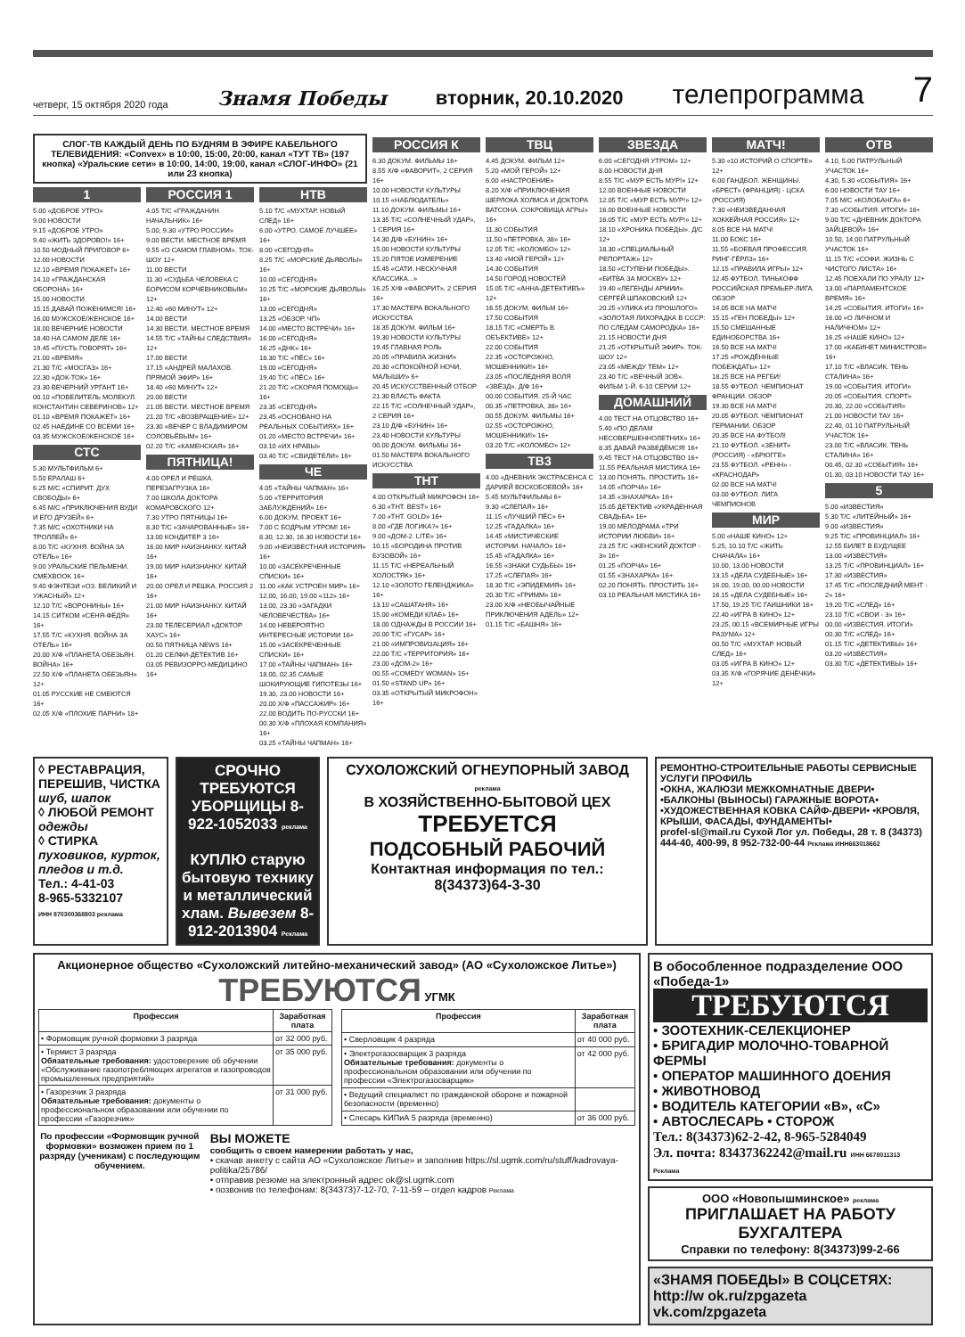четверг, 15 октября 2020 года Знамя Победы вторник, 20.10.2020 телепрограмма 7
СЛОГ-ТВ КАЖДЫЙ ДЕНЬ ПО БУДНЯМ В ЭФИРЕ КАБЕЛЬНОГО ТЕЛЕВИДЕНИЯ: «Convex» в 10:00, 15:00, 20:00, канал «ТУТ ТВ» (197 кнопка) «Уральские сети» в 10:00, 14:00, 19:00, канал «СЛОГ-ИНФО» (21 или 23 кнопка)
1
5.00 «ДОБРОЕ УТРО»
9.00 НОВОСТИ
9.15 «ДОБРОЕ УТРО»
9.40 «ЖИТЬ ЗДОРОВО!» 16+
10.50 МОДНЫЙ ПРИГОВОР 6+
12.00 НОВОСТИ
12.10 «ВРЕМЯ ПОКАЖЕТ» 16+
14.10 «ГРАЖДАНСКАЯ ОБОРОНА» 16+
15.00 НОВОСТИ
15.15 ДАВАЙ ПОЖЕНИМСЯ! 16+
16.00 МУЖСКОЕ/ЖЕНСКОЕ 16+
18.00 ВЕЧЕРНИЕ НОВОСТИ
18.40 НА САМОМ ДЕЛЕ 16+
19.45 «ПУСТЬ ГОВОРЯТ» 16+
21.00 «ВРЕМЯ»
21.30 Т/С «МОСГАЗ» 16+
22.30 «ДОК-ТОК» 16+
23.30 ВЕЧЕРНИЙ УРГАНТ 16+
00.10 «ПОВЕЛИТЕЛЬ МОЛЕКУЛ. КОНСТАНТИН СЕВЕРИНОВ» 12+
01.10 «ВРЕМЯ ПОКАЖЕТ» 16+
02.45 НАЕДИНЕ СО ВСЕМИ 16+
03.35 МУЖСКОЕ/ЖЕНСКОЕ 16+
СТС
5.30 МУЛЬТФИЛЬМ 6+
5.50 ЕРАЛАШ 6+
6.25 М/С «СПИРИТ. ДУХ СВОБОДЫ» 6+
6.45 М/С «ПРИКЛЮЧЕНИЯ ВУДИ И ЕГО ДРУЗЕЙ» 6+
7.35 М/С «ОХОТНИКИ НА ТРОЛЛЕЙ» 6+
8.00 Т/С «КУХНЯ. ВОЙНА ЗА ОТЕЛЬ» 16+
9.00 УРАЛЬСКИЕ ПЕЛЬМЕНИ. СМЕХBOOK 16+
9.40 ФЭНТЕЗИ «ОЗ. ВЕЛИКИЙ И УЖАСНЫЙ» 12+
12.10 Т/С «ВОРОНИНЫ» 16+
14.15 СИТКОМ «СЕНЯ-ФЕДЯ» 16+
17.55 Т/С «КУХНЯ. ВОЙНА ЗА ОТЕЛЬ» 16+
20.00 Х/Ф «ПЛАНЕТА ОБЕЗЬЯН. ВОЙНА» 16+
22.50 Х/Ф «ПЛАНЕТА ОБЕЗЬЯН» 12+
01.05 РУССКИЕ НЕ СМЕЮТСЯ 16+
02.05 Х/Ф «ПЛОХИЕ ПАРНИ» 18+
РОССИЯ 1
4.05 Т/С «ГРАЖДАНИН НАЧАЛЬНИК» 16+
5.00, 9.30 «УТРО РОССИИ»
9.00 ВЕСТИ. МЕСТНОЕ ВРЕМЯ
9.55 «О САМОМ ГЛАВНОМ». ТОК-ШОУ 12+
11.00 ВЕСТИ
11.30 «СУДЬБА ЧЕЛОВЕКА С БОРИСОМ КОРЧЕВНИКОВЫМ» 12+
12.40 «60 МИНУТ» 12+
14.00 ВЕСТИ
14.30 ВЕСТИ. МЕСТНОЕ ВРЕМЯ
14.55 Т/С «ТАЙНЫ СЛЕДСТВИЯ» 12+
17.00 ВЕСТИ
17.15 «АНДРЕЙ МАЛАХОВ. ПРЯМОЙ ЭФИР» 16+
18.40 «60 МИНУТ» 12+
20.00 ВЕСТИ
21.05 ВЕСТИ. МЕСТНОЕ ВРЕМЯ
21.20 Т/С «ВОЗВРАЩЕНИЕ» 12+
23.30 «ВЕЧЕР С ВЛАДИМИРОМ СОЛОВЬЁВЫМ» 16+
02.20 Т/С «КАМЕНСКАЯ» 16+
ПЯТНИЦА!
4.00 ОРЕЛ И РЕШКА. ПЕРЕЗАГРУЗКА 16+
7.00 ШКОЛА ДОКТОРА КОМАРОВСКОГО 12+
7.30 УТРО ПЯТНИЦЫ 16+
8.30 Т/С «ЗАЧАРОВАННЫЕ» 16+
13.00 КОНДИТЕР 3 16+
16.00 МИР НАИЗНАНКУ. КИТАЙ 16+
19.00 МИР НАИЗНАНКУ. КИТАЙ 16+
20.00 ОРЕЛ И РЕШКА. РОССИЯ 2 16+
21.00 МИР НАИЗНАНКУ. КИТАЙ 16+
23.00 ТЕЛЕСЕРИАЛ «ДОКТОР ХАУС» 16+
00.50 ПЯТНИЦА NEWS 16+
01.20 СЕЛФИ-ДЕТЕКТИВ 16+
03.05 РЕВИЗОРРО-МЕДИЦИНО 16+
НТВ
5.10 Т/С «МУХТАР. НОВЫЙ СЛЕД» 16+
6.00 «УТРО. САМОЕ ЛУЧШЕЕ» 16+
8.00 «СЕГОДНЯ»
8.25 Т/С «МОРСКИЕ ДЬЯВОЛЫ» 16+
10.00 «СЕГОДНЯ»
10.25 Т/С «МОРСКИЕ ДЬЯВОЛЫ» 16+
13.00 «СЕГОДНЯ»
13.25 «ОБЗОР. ЧП»
14.00 «МЕСТО ВСТРЕЧИ» 16+
16.00 «СЕГОДНЯ»
16.25 «ДНК» 16+
18.30 Т/С «ПЁС» 16+
19.00 «СЕГОДНЯ»
19.40 Т/С «ПЁС» 16+
21.20 Т/С «СКОРАЯ ПОМОЩЬ» 16+
23.35 «СЕГОДНЯ»
23.45 «ОСНОВАНО НА РЕАЛЬНЫХ СОБЫТИЯХ» 16+
01.20 «МЕСТО ВСТРЕЧИ» 16+
03.10 «ИХ НРАВЫ»
03.40 Т/С «СВИДЕТЕЛИ» 16+
ЧЕ
4.05 «ТАЙНЫ ЧАПМАН» 16+
5.00 «ТЕРРИТОРИЯ ЗАБЛУЖДЕНИЙ» 16+
6.00 ДОКУМ. ПРОЕКТ 16+
7.00 С БОДРЫМ УТРОМ! 16+
8.30, 12.30, 16.30 НОВОСТИ 16+
9.00 «НЕИЗВЕСТНАЯ ИСТОРИЯ» 16+
10.00 «ЗАСЕКРЕЧЕННЫЕ СПИСКИ» 16+
11.00 «КАК УСТРОЕН МИР» 16+
12.00, 16.00, 19.00 «112» 16+
13.00, 23.30 «ЗАГАДКИ ЧЕЛОВЕЧЕСТВА» 16+
14.00 НЕВЕРОЯТНО ИНТЕРЕСНЫЕ ИСТОРИИ 16+
15.00 «ЗАСЕКРЕЧЕННЫЕ СПИСКИ» 16+
17.00 «ТАЙНЫ ЧАПМАН» 16+
18.00, 02.35 САМЫЕ ШОКИРУЮЩИЕ ГИПОТЕЗЫ 16+
19.30, 23.00 НОВОСТИ 16+
20.00 Х/Ф «ПАССАЖИР» 16+
22.00 ВОДИТЬ ПО-РУССКИ 16+
00.30 Х/Ф «ПЛОХАЯ КОМПАНИЯ» 16+
03.25 «ТАЙНЫ ЧАПМАН» 16+
РОССИЯ К
6.30 ДОКУМ. ФИЛЬМЫ 16+
8.55 Х/Ф «ФАВОРИТ», 2 СЕРИЯ 16+
10.00 НОВОСТИ КУЛЬТУРЫ
10.15 «НАБЛЮДАТЕЛЬ»
11.10 ДОКУМ. ФИЛЬМЫ 16+
13.35 Т/С «СОЛНЕЧНЫЙ УДАР», 1 СЕРИЯ 16+
14.30 Д/Ф «БУНИН» 16+
15.00 НОВОСТИ КУЛЬТУРЫ
15.20 ПЯТОЕ ИЗМЕРЕНИЕ
15.45 «САТИ. НЕСКУЧНАЯ КЛАССИКА...»
16.25 Х/Ф «ФАВОРИТ», 2 СЕРИЯ 16+
17.30 МАСТЕРА ВОКАЛЬНОГО ИСКУССТВА
18.35 ДОКУМ. ФИЛЬМ 16+
19.30 НОВОСТИ КУЛЬТУРЫ
19.45 ГЛАВНАЯ РОЛЬ
20.05 «ПРАВИЛА ЖИЗНИ»
20.30 «СПОКОЙНОЙ НОЧИ, МАЛЫШИ!» 6+
20.45 ИСКУССТВЕННЫЙ ОТБОР
21.30 ВЛАСТЬ ФАКТА
22.15 Т/С «СОЛНЕЧНЫЙ УДАР», 2 СЕРИЯ 16+
23.10 Д/Ф «БУНИН» 16+
23.40 НОВОСТИ КУЛЬТУРЫ
00.00 ДОКУМ. ФИЛЬМЫ 16+
01.50 МАСТЕРА ВОКАЛЬНОГО ИСКУССТВА
ТНТ
4.00 ОТКРЫТЫЙ МИКРОФОН 16+
6.30 «ТНТ. BEST» 16+
7.00 «ТНТ. GOLD» 16+
8.00 «ГДЕ ЛОГИКА?» 16+
9.00 «ДОМ-2. LITE» 16+
10.15 «БОРОДИНА ПРОТИВ БУЗОВОЙ» 16+
11.15 Т/С «НЕРЕАЛЬНЫЙ ХОЛОСТЯК» 16+
12.10 «ЗОЛОТО ГЕЛЕНДЖИКА» 16+
13.10 «САШАТАНЯ» 16+
15.00 «КОМЕДИ КЛАБ» 16+
18.00 ОДНАЖДЫ В РОССИИ 16+
20.00 Т/С «ГУСАР» 16+
21.00 «ИМПРОВИЗАЦИЯ» 16+
22.00 Т/С «ТЕРРИТОРИЯ» 16+
23.00 «ДОМ-2» 16+
00.55 «COMEDY WOMAN» 16+
01.50 «STAND UP» 16+
03.35 «ОТКРЫТЫЙ МИКРОФОН» 16+
ТВЦ
4.45 ДОКУМ. ФИЛЬМ 12+
5.20 «МОЙ ГЕРОЙ» 12+
6.00 «НАСТРОЕНИЕ»
8.20 Х/Ф «ПРИКЛЮЧЕНИЯ ШЕРЛОКА ХОЛМСА И ДОКТОРА ВАТСОНА. СОКРОВИЩА АГРЫ» 16+
11.30 СОБЫТИЯ
11.50 «ПЕТРОВКА, 38» 16+
12.05 Т/С «КОЛОМБО» 12+
13.40 «МОЙ ГЕРОЙ» 12+
14.30 СОБЫТИЯ
14.50 ГОРОД НОВОСТЕЙ
15.05 Т/С «АННА-ДЕТЕКТИВЪ» 12+
16.55 ДОКУМ. ФИЛЬМ 16+
17.50 СОБЫТИЯ
18.15 Т/С «СМЕРТЬ В ОБЪЕКТИВЕ» 12+
22.00 СОБЫТИЯ
22.35 «ОСТОРОЖНО, МОШЕННИКИ!» 16+
23.05 «ПОСЛЕДНЯЯ ВОЛЯ «ЗВЁЗД». Д/Ф 16+
00.00 СОБЫТИЯ. 25-Й ЧАС
00.35 «ПЕТРОВКА, 38» 16+
00.55 ДОКУМ. ФИЛЬМЫ 16+
02.55 «ОСТОРОЖНО, МОШЕННИКИ!» 16+
03.20 Т/С «КОЛОМБО» 12+
ТВ3
4.00 «ДНЕВНИК ЭКСТРАСЕНСА С ДАРИЕЙ ВОСКОБОЕВОЙ» 16+
5.45 МУЛЬТФИЛЬМЫ 6+
9.30 «СЛЕПАЯ» 16+
11.15 «ЛУЧШИЙ ПЁС» 6+
12.25 «ГАДАЛКА» 16+
14.45 «МИСТИЧЕСКИЕ ИСТОРИИ. НАЧАЛО» 16+
15.45 «ГАДАЛКА» 16+
16.55 «ЗНАКИ СУДЬБЫ» 16+
17.25 «СЛЕПАЯ» 16+
18.30 Т/С «ЭПИДЕМИЯ» 16+
20.30 Т/С «ГРИММ» 16+
23.00 Х/Ф «НЕОБЫЧАЙНЫЕ ПРИКЛЮЧЕНИЯ АДЕЛЬ» 12+
01.15 Т/С «БАШНЯ» 16+
ЗВЕЗДА
6.00 «СЕГОДНЯ УТРОМ» 12+
8.00 НОВОСТИ ДНЯ
8.55 Т/С «МУР ЕСТЬ МУР!» 12+
12.00 ВОЕННЫЕ НОВОСТИ
12.05 Т/С «МУР ЕСТЬ МУР!» 12+
16.00 ВОЕННЫЕ НОВОСТИ
16.05 Т/С «МУР ЕСТЬ МУР!» 12+
18.10 «ХРОНИКА ПОБЕДЫ». Д/С 12+
18.30 «СПЕЦИАЛЬНЫЙ РЕПОРТАЖ» 12+
18.50 «СТУПЕНИ ПОБЕДЫ». «БИТВА ЗА МОСКВУ» 12+
19.40 «ЛЕГЕНДЫ АРМИИ». СЕРГЕЙ ШПАКОВСКИЙ 12+
20.25 «УЛИКА ИЗ ПРОШЛОГО». «ЗОЛОТАЯ ЛИХОРАДКА В СССР: ПО СЛЕДАМ САМОРОДКА» 16+
21.15 НОВОСТИ ДНЯ
21.25 «ОТКРЫТЫЙ ЭФИР». ТОК-ШОУ 12+
23.05 «МЕЖДУ ТЕМ» 12+
23.40 Т/С «ВЕЧНЫЙ ЗОВ». ФИЛЬМ 1-Й. 6-10 СЕРИИ 12+
ДОМАШНИЙ
4.00 ТЕСТ НА ОТЦОВСТВО 16+
5.40 «ПО ДЕЛАМ НЕСОВЕРШЕННОЛЕТНИХ» 16+
8.35 ДАВАЙ РАЗВЕДЁМСЯ! 16+
9.45 ТЕСТ НА ОТЦОВСТВО 16+
11.55 РЕАЛЬНАЯ МИСТИКА 16+
13.00 ПОНЯТЬ. ПРОСТИТЬ 16+
14.05 «ПОРЧА» 16+
14.35 «ЗНАХАРКА» 16+
15.05 ДЕТЕКТИВ «УКРАДЕННАЯ СВАДЬБА» 16+
19.00 МЕЛОДРАМА «ТРИ ИСТОРИИ ЛЮБВИ» 16+
23.25 Т/С «ЖЕНСКИЙ ДОКТОР - 3» 16+
01.25 «ПОРЧА» 16+
01.55 «ЗНАХАРКА» 16+
02.20 ПОНЯТЬ. ПРОСТИТЬ 16+
03.10 РЕАЛЬНАЯ МИСТИКА 16+
МАТЧ!
5.30 «10 ИСТОРИЙ О СПОРТЕ» 12+
6.00 ГАНДБОЛ. ЖЕНЩИНЫ. «БРЕСТ» (ФРАНЦИЯ) - ЦСКА (РОССИЯ)
7.30 «НЕИЗВЕДАННАЯ ХОККЕЙНАЯ РОССИЯ» 12+
8.05 ВСЕ НА МАТЧ!
11.00 БОКС 16+
11.55 «БОЕВАЯ ПРОФЕССИЯ. РИНГ-ГЁРЛЗ» 16+
12.15 «ПРАВИЛА ИГРЫ» 12+
12.45 ФУТБОЛ. ТИНЬКОФФ РОССИЙСКАЯ ПРЕМЬЕР-ЛИГА. ОБЗОР
14.05 ВСЕ НА МАТЧ!
15.15 «ГЕН ПОБЕДЫ» 12+
15.50 СМЕШАННЫЕ ЕДИНОБОРСТВА 16+
16.50 ВСЕ НА МАТЧ!
17.25 «РОЖДЁННЫЕ ПОБЕЖДАТЬ» 12+
18.25 ВСЕ НА РЕГБИ!
18.55 ФУТБОЛ. ЧЕМПИОНАТ ФРАНЦИИ. ОБЗОР
19.30 ВСЕ НА МАТЧ!
20.05 ФУТБОЛ. ЧЕМПИОНАТ ГЕРМАНИИ. ОБЗОР
20.35 ВСЕ НА ФУТБОЛ!
21.10 ФУТБОЛ. «ЗЕНИТ» (РОССИЯ) - «БРЮГГЕ»
23.55 ФУТБОЛ. «РЕНН» - «КРАСНОДАР»
02.00 ВСЕ НА МАТЧ!
03.00 ФУТБОЛ. ЛИГА ЧЕМПИОНОВ
МИР
5.00 «НАШЕ КИНО» 12+
5.25, 10.10 Т/С «ЖИТЬ СНАЧАЛА» 16+
10.00, 13.00 НОВОСТИ
13.15 «ДЕЛА СУДЕБНЫЕ» 16+
16.00, 19.00, 00.00 НОВОСТИ
16.15 «ДЕЛА СУДЕБНЫЕ» 16+
17.50, 19.25 Т/С ГАИШНИКИ 16+
22.40 «ИГРА В КИНО» 12+
23.25, 00.15 «ВСЕМИРНЫЕ ИГРЫ РАЗУМА» 12+
00.50 Т/С «МУХТАР. НОВЫЙ СЛЕД» 16+
03.05 «ИГРА В КИНО» 12+
03.35 Х/Ф «ГОРЯЧИЕ ДЕНЁЧКИ» 12+
ОТВ
4.10, 5.00 ПАТРУЛЬНЫЙ УЧАСТОК 16+
4.30, 5.30 «СОБЫТИЯ» 16+
6.00 НОВОСТИ ТАУ 16+
7.05 М/С «КОЛОБАНГА» 6+
7.30 «СОБЫТИЯ. ИТОГИ» 16+
9.00 Т/С «ДНЕВНИК ДОКТОРА ЗАЙЦЕВОЙ» 16+
10.50, 14.00 ПАТРУЛЬНЫЙ УЧАСТОК 16+
11.15 Т/С «СОФИ. ЖИЗНЬ С ЧИСТОГО ЛИСТА» 16+
12.45 ПОЕХАЛИ ПО УРАЛУ 12+
13.00 «ПАРЛАМЕНТСКОЕ ВРЕМЯ» 16+
14.25 «СОБЫТИЯ. ИТОГИ» 16+
16.00 «О ЛИЧНОМ И НАЛИЧНОМ» 12+
16.25 «НАШЕ КИНО» 12+
17.00 «КАБИНЕТ МИНИСТРОВ» 16+
17.10 Т/С «ВЛАСИК. ТЕНЬ СТАЛИНА» 16+
19.00 «СОБЫТИЯ. ИТОГИ»
20.05 «СОБЫТИЯ. СПОРТ»
20.30, 22.00 «СОБЫТИЯ»
21.00 НОВОСТИ ТАУ 16+
22.40, 01.10 ПАТРУЛЬНЫЙ УЧАСТОК 16+
23.00 Т/С «ВЛАСИК. ТЕНЬ СТАЛИНА» 16+
00.45, 02.30 «СОБЫТИЯ» 16+
01.30, 03.10 НОВОСТИ ТАУ 16+
5
5.00 «ИЗВЕСТИЯ»
5.30 Т/С «ЛИТЕЙНЫЙ» 16+
9.00 «ИЗВЕСТИЯ»
9.25 Т/С «ПРОВИНЦИАЛ» 16+
12.55 БИЛЕТ В БУДУЩЕЕ
13.00 «ИЗВЕСТИЯ»
13.25 Т/С «ПРОВИНЦИАЛ» 16+
17.30 «ИЗВЕСТИЯ»
17.45 Т/С «ПОСЛЕДНИЙ МЕНТ - 2» 16+
19.20 Т/С «СЛЕД» 16+
23.10 Т/С «СВОИ - 3» 16+
00.00 «ИЗВЕСТИЯ. ИТОГИ»
00.30 Т/С «СЛЕД» 16+
01.15 Т/С «ДЕТЕКТИВЫ» 16+
03.20 «ИЗВЕСТИЯ»
03.30 Т/С «ДЕТЕКТИВЫ» 16+
◊ РЕСТАВРАЦИЯ, ПЕРЕШИВ, ЧИСТКА шуб, шапок
◊ ЛЮБОЙ РЕМОНТ одежды
◊ СТИРКА пуховиков, курток, пледов и т.д.
Тел.: 4-41-03
8-965-5332107
ИНН 870300368803 реклама
СРОЧНО ТРЕБУЮТСЯ УБОРЩИЦЫ 8-922-1052033 реклама
КУПЛЮ старую бытовую технику и металлический хлам. Вывезем 8-912-2013904 Реклама
СУХОЛОЖСКИЙ ОГНЕУПОРНЫЙ ЗАВОД реклама
В ХОЗЯЙСТВЕННО-БЫТОВОЙ ЦЕХ
ТРЕБУЕТСЯ
ПОДСОБНЫЙ РАБОЧИЙ
Контактная информация по тел.: 8(34373)64-3-30
РЕМОНТНО-СТРОИТЕЛЬНЫЕ РАБОТЫ СЕРВИСНЫЕ УСЛУГИ ПРОФИЛЬ
•ОКНА, ЖАЛЮЗИ МЕЖКОМНАТНЫЕ ДВЕРИ• •БАЛКОНЫ (ВЫНОСЫ) ГАРАЖНЫЕ ВОРОТА• •ХУДОЖЕСТВЕННАЯ КОВКА САЙФ-ДВЕРИ• •КРОВЛЯ, КРЫШИ, ФАСАДЫ, ФУНДАМЕНТЫ•
profel-sl@mail.ru Сухой Лог ул. Победы, 28 т. 8 (34373) 444-40, 400-99, 8 952-732-00-44 Реклама ИНН663018662
Акционерное общество «Сухоложский литейно-механический завод» (АО «Сухоложское Литье») ТРЕБУЮТСЯ УГМК
| Профессия | Заработная плата |
| --- | --- |
| • Формовщик ручной формовки 3 разряда | от 32 000 руб. |
| • Термист 3 разряда Обязательные требования: удостоверение об обучении «Обслуживание газопотребляющих агрегатов и газопроводов промышленных предприятий» | от 35 000 руб. |
| • Газорезчик 3 разряда Обязательные требования: документы о профессиональном образовании или обучении по профессии «Газорезчик» | от 31 000 руб. |
| Профессия | Заработная плата |
| --- | --- |
| • Сверловщик 4 разряда | от 40 000 руб. |
| • Электрогазосварщик 3 разряда Обязательные требования: документы о профессиональном образовании или обучении по профессии «Электрогазосварщик» | от 42 000 руб. |
| • Ведущий специалист по гражданской обороне и пожарной безопасности (временно) | |
| • Слесарь КИПиА 5 разряда (временно) | от 36 000 руб. |
По профессии «Формовщик ручной формовки» возможен прием по 1 разряду (ученикам) с последующим обучением.
ВЫ МОЖЕТЕ
сообщить о своем намерении работать у нас,
• скачав анкету с сайта АО «Сухоложское Литье» и заполнив https://sl.ugmk.com/ru/stuff/kadrovaya-politika/25786/
• отправив резюме на электронный адрес ok@sl.ugmk.com
• позвонив по телефонам: 8(34373)7-12-70, 7-11-59 – отдел кадров Реклама
В обособленное подразделение ООО «Победа-1»
ТРЕБУЮТСЯ
• ЗООТЕХНИК-СЕЛЕКЦИОНЕР
• БРИГАДИР МОЛОЧНО-ТОВАРНОЙ ФЕРМЫ
• ОПЕРАТОР МАШИННОГО ДОЕНИЯ
• ЖИВОТНОВОД
• ВОДИТЕЛЬ КАТЕГОРИИ «В», «С»
• АВТОСЛЕСАРЬ • СТОРОЖ
Тел.: 8(34373)62-2-42, 8-965-5284049
Эл. почта: 83437362242@mail.ru ИНН 6678011313 Реклама
ООО «Новопышминское» реклама
ПРИГЛАШАЕТ НА РАБОТУ БУХГАЛТЕРА
Справки по телефону: 8(34373)99-2-66
«ЗНАМЯ ПОБЕДЫ» В СОЦСЕТЯХ:
http://w ok.ru/zpgazeta
vk.com/zpgazeta